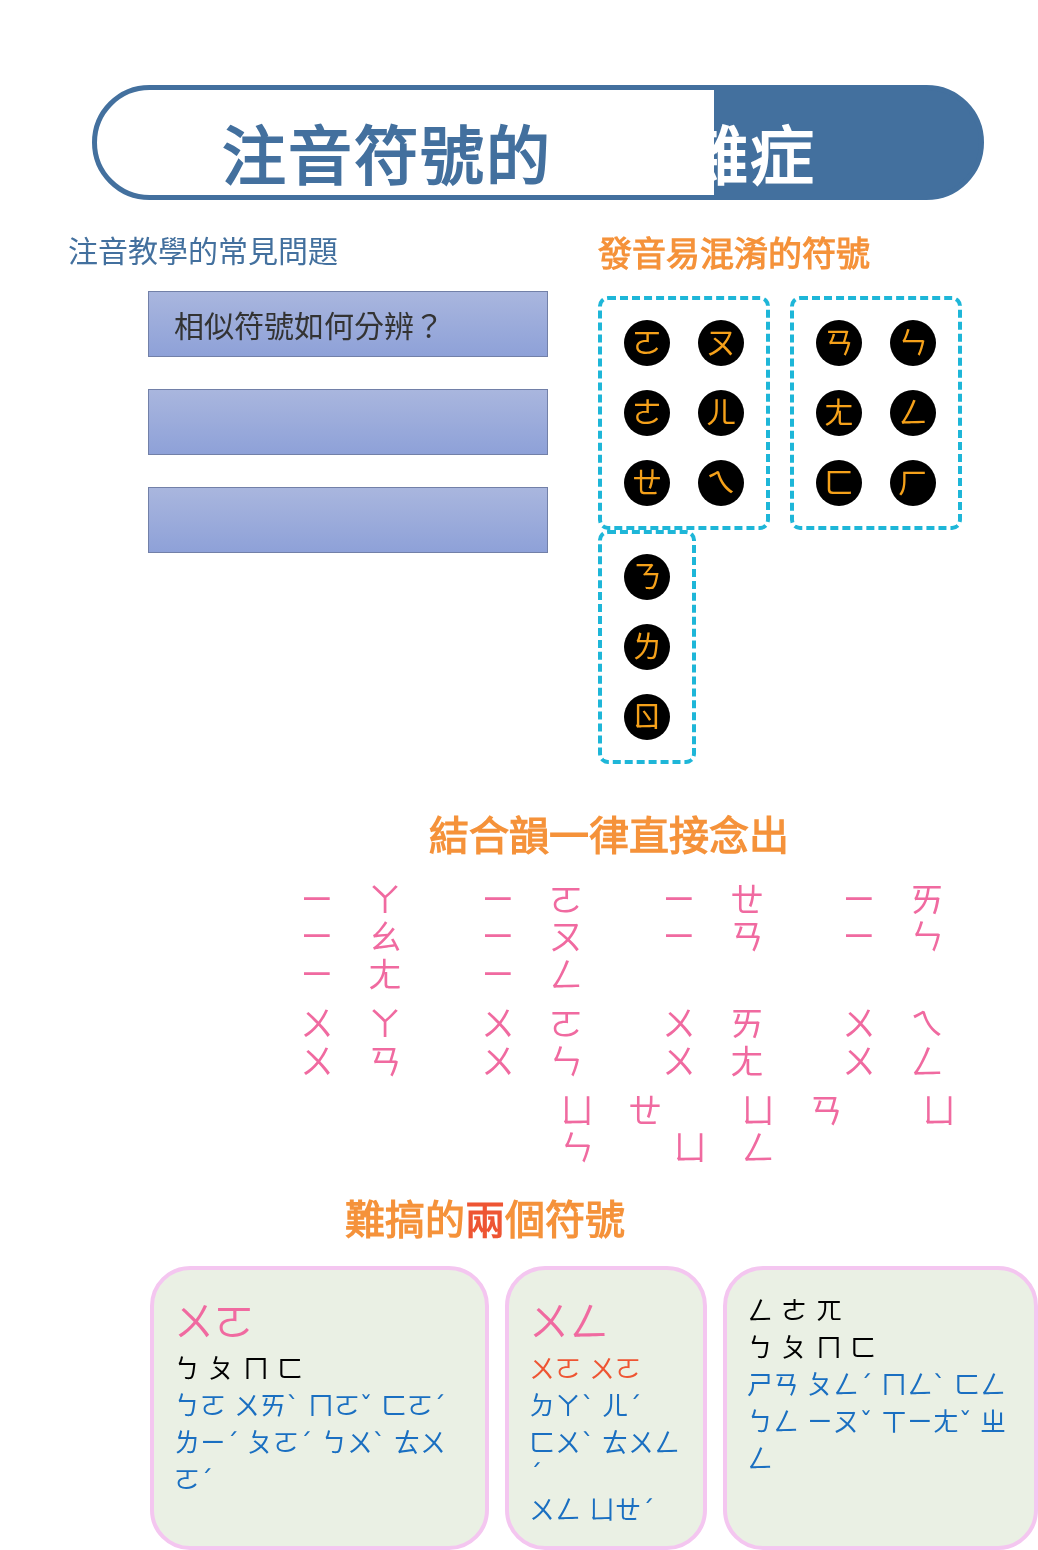注音符號的疑難雜症
注音教學的常見問題
相似符號如何分辨？
發音易混淆的符號
ㄛㄡ
ㄜㄦ
ㄝㄟ
ㄢㄣ
ㄤㄥ
ㄈㄏ
ㄋ
ㄌ
ㄖ
結合韻一律直接念出
ㄧㄚ ㄧㄛ ㄧㄝ ㄧㄞ ㄧㄠ ㄧㄡ ㄧㄢ ㄧㄣ ㄧㄤ ㄧㄥ
ㄨㄚ ㄨㄛ ㄨㄞ ㄨㄟ ㄨㄢ ㄨㄣ ㄨㄤ ㄨㄥ
ㄩㄝ ㄩㄢ ㄩㄣ ㄩㄥ
難搞的兩個符號
ㄨㄛ
ㄅ ㄆ ㄇ ㄈ
ㄅㄛ ㄨㄞˋ ㄇㄛˇ ㄈㄛˊ
ㄌㄧˊ ㄆㄛˊ ㄅㄨˋ ㄊㄨㄛˊ
ㄨㄥ
ㄨㄛ ㄨㄛ
ㄉㄚˋ ㄦˊ
ㄈㄨˋ ㄊㄨㄥˊ
ㄨㄥ ㄩㄝˊ
ㄥ ㄜ ㄫ
ㄅ ㄆ ㄇ ㄈ
ㄕㄢ ㄆㄥˊ ㄇㄥˋ ㄈㄥ
ㄅㄥ ㄧㄡˇ ㄒㄧㄤˇ ㄓㄥ